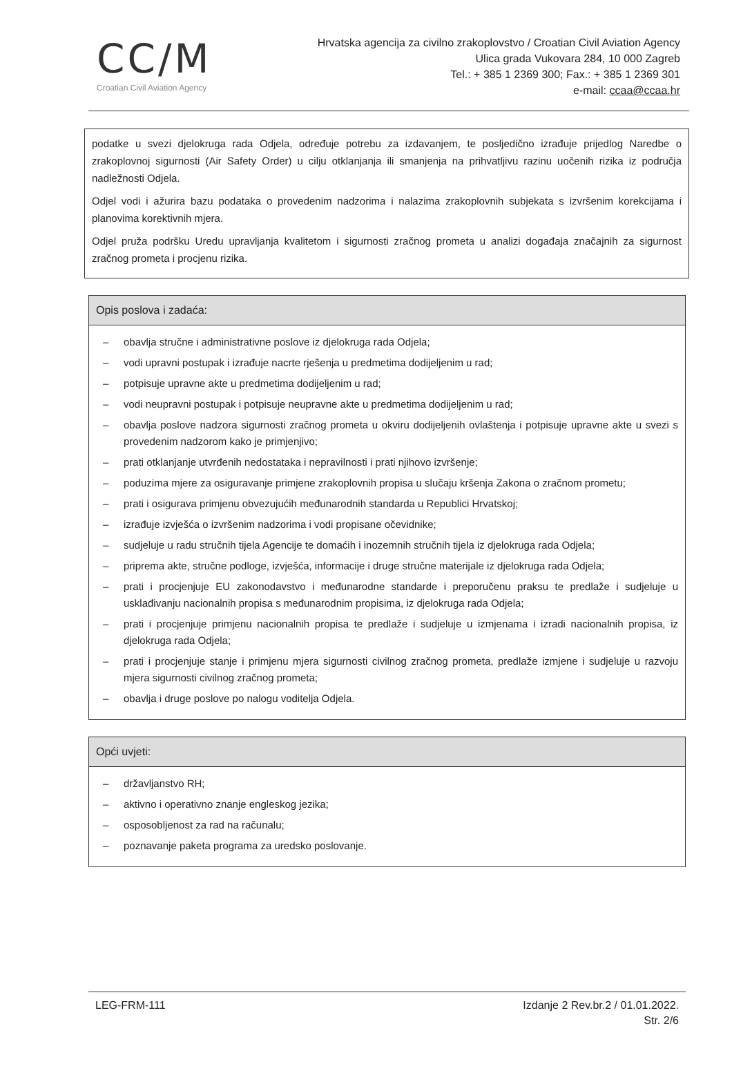CC/M
Croatian Civil Aviation Agency
Hrvatska agencija za civilno zrakoplovstvo / Croatian Civil Aviation Agency
Ulica grada Vukovara 284, 10 000 Zagreb
Tel.: + 385 1 2369 300; Fax.: + 385 1 2369 301
e-mail: ccaa@ccaa.hr
podatke u svezi djelokruga rada Odjela, određuje potrebu za izdavanjem, te posljedično izrađuje prijedlog Naredbe o zrakoplovnoj sigurnosti (Air Safety Order) u cilju otklanjanja ili smanjenja na prihvatljivu razinu uočenih rizika iz područja nadležnosti Odjela.
Odjel vodi i ažurira bazu podataka o provedenim nadzorima i nalazima zrakoplovnih subjekata s izvršenim korekcijama i planovima korektivnih mjera.
Odjel pruža podršku Uredu upravljanja kvalitetom i sigurnosti zračnog prometa u analizi događaja značajnih za sigurnost zračnog prometa i procjenu rizika.
Opis poslova i zadaća:
– obavlja stručne i administrativne poslove iz djelokruga rada Odjela;
– vodi upravni postupak i izrađuje nacrte rješenja u predmetima dodijeljenim u rad;
– potpisuje upravne akte u predmetima dodijeljenim u rad;
– vodi neupravni postupak i potpisuje neupravne akte u predmetima dodijeljenim u rad;
– obavlja poslove nadzora sigurnosti zračnog prometa u okviru dodijeljenih ovlaštenja i potpisuje upravne akte u svezi s provedenim nadzorom kako je primjenjivo;
– prati otklanjanje utvrđenih nedostataka i nepravilnosti i prati njihovo izvršenje;
– poduzima mjere za osiguravanje primjene zrakoplovnih propisa u slučaju kršenja Zakona o zračnom prometu;
– prati i osigurava primjenu obvezujućih međunarodnih standarda u Republici Hrvatskoj;
– izrađuje izvješća o izvršenim nadzorima i vodi propisane očevidnike;
– sudjeluje u radu stručnih tijela Agencije te domaćih i inozemnih stručnih tijela iz djelokruga rada Odjela;
– priprema akte, stručne podloge, izvješća, informacije i druge stručne materijale iz djelokruga rada Odjela;
– prati i procjenjuje EU zakonodavstvo i međunarodne standarde i preporučenu praksu te predlaže i sudjeluje u usklađivanju nacionalnih propisa s međunarodnim propisima, iz djelokruga rada Odjela;
– prati i procjenjuje primjenu nacionalnih propisa te predlaže i sudjeluje u izmjenama i izradi nacionalnih propisa, iz djelokruga rada Odjela;
– prati i procjenjuje stanje i primjenu mjera sigurnosti civilnog zračnog prometa, predlaže izmjene i sudjeluje u razvoju mjera sigurnosti civilnog zračnog prometa;
– obavlja i druge poslove po nalogu voditelja Odjela.
Opći uvjeti:
– državljanstvo RH;
– aktivno i operativno znanje engleskog jezika;
– osposobljenost za rad na računalu;
– poznavanje paketa programa za uredsko poslovanje.
LEG-FRM-111 Izdanje 2 Rev.br.2 / 01.01.2022.
Str. 2/6